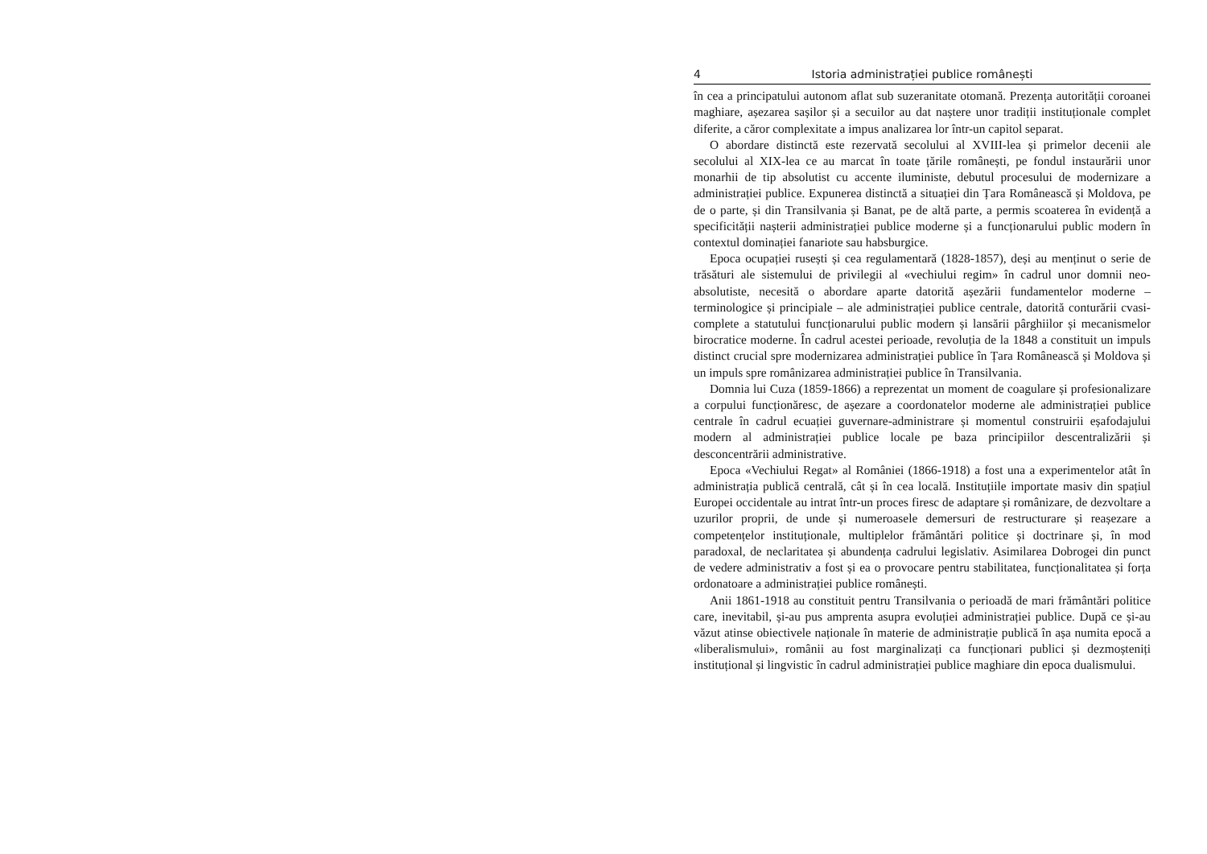4 Istoria administrației publice românești
în cea a principatului autonom aflat sub suzeranitate otomană. Prezența autorității coroanei maghiare, așezarea sașilor și a secuilor au dat naștere unor tradiții instituționale complet diferite, a căror complexitate a impus analizarea lor într-un capitol separat.
O abordare distinctă este rezervată secolului al XVIII-lea și primelor decenii ale secolului al XIX-lea ce au marcat în toate țările românești, pe fondul instaurării unor monarhii de tip absolutist cu accente iluministe, debutul procesului de modernizare a administrației publice. Expunerea distinctă a situației din Țara Românească și Moldova, pe de o parte, și din Transilvania și Banat, pe de altă parte, a permis scoaterea în evidență a specificității nașterii administrației publice moderne și a funcționarului public modern în contextul dominației fanariote sau habsburgice.
Epoca ocupației rusești și cea regulamentară (1828-1857), deși au menținut o serie de trăsături ale sistemului de privilegii al «vechiului regim» în cadrul unor domnii neo-absolutiste, necesită o abordare aparte datorită așezării fundamentelor moderne – terminologice și principiale – ale administrației publice centrale, datorită conturării cvasi-complete a statutului funcționarului public modern și lansării pârghiilor și mecanismelor birocratice moderne. În cadrul acestei perioade, revoluția de la 1848 a constituit un impuls distinct crucial spre modernizarea administrației publice în Țara Românească și Moldova și un impuls spre românizarea administrației publice în Transilvania.
Domnia lui Cuza (1859-1866) a reprezentat un moment de coagulare și profesionalizare a corpului funcționăresc, de așezare a coordonatelor moderne ale administrației publice centrale în cadrul ecuației guvernare-administrare și momentul construirii eșafodajului modern al administrației publice locale pe baza principiilor descentralizării și desconcentrării administrative.
Epoca «Vechiului Regat» al României (1866-1918) a fost una a experimentelor atât în administrația publică centrală, cât și în cea locală. Instituțiile importate masiv din spațiul Europei occidentale au intrat într-un proces firesc de adaptare și românizare, de dezvoltare a uzurilor proprii, de unde și numeroasele demersuri de restructurare și reașezare a competențelor instituționale, multiplelor frământări politice și doctrinare și, în mod paradoxal, de neclaritatea și abundența cadrului legislativ. Asimilarea Dobrogei din punct de vedere administrativ a fost și ea o provocare pentru stabilitatea, funcționalitatea și forța ordonatoare a administrației publice românești.
Anii 1861-1918 au constituit pentru Transilvania o perioadă de mari frământări politice care, inevitabil, și-au pus amprenta asupra evoluției administrației publice. După ce și-au văzut atinse obiectivele naționale în materie de administrație publică în așa numita epocă a «liberalismului», românii au fost marginalizați ca funcționari publici și dezmoșteniți instituțional și lingvistic în cadrul administrației publice maghiare din epoca dualismului.